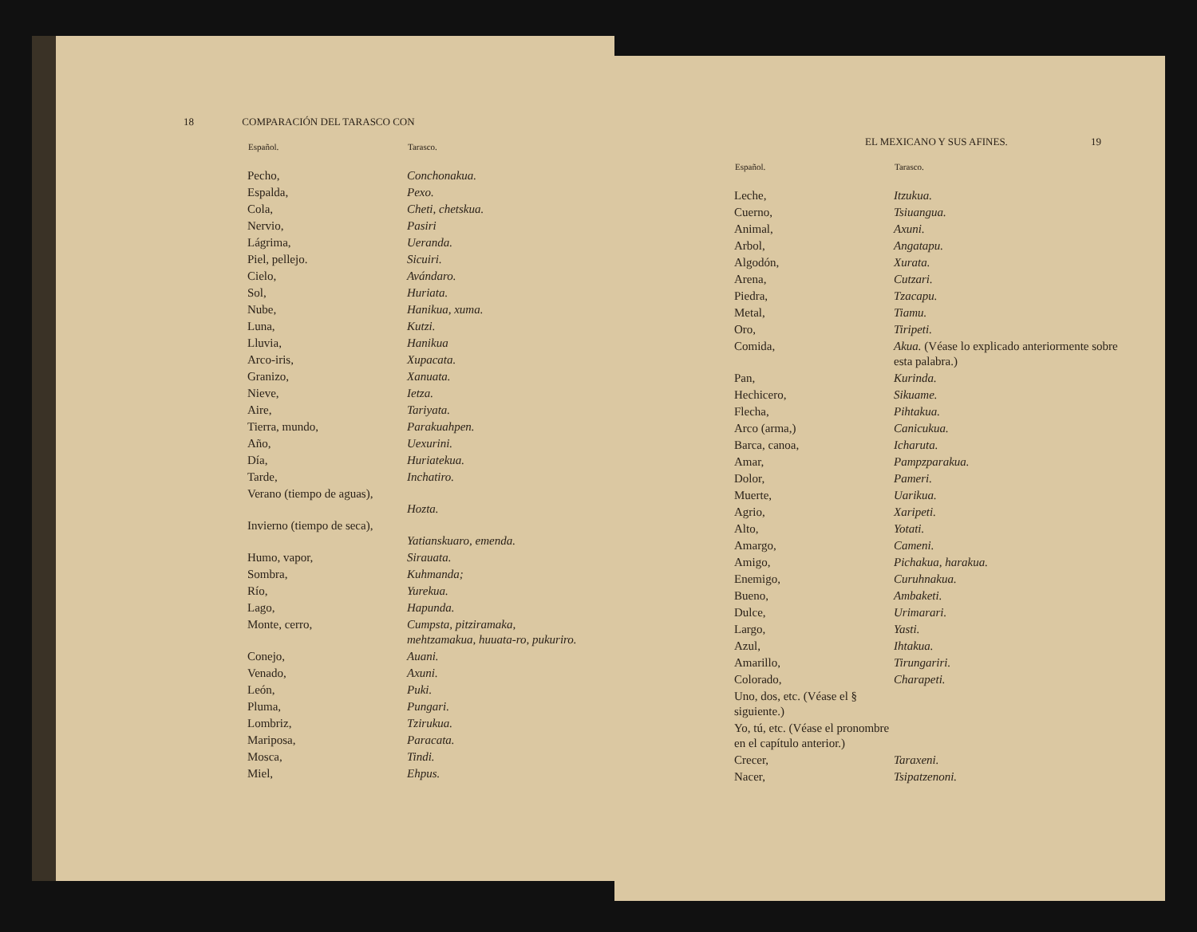18 COMPARACIÓN DEL TARASCO CON
| Español. | Tarasco. |
| --- | --- |
| Pecho, | Conchonakua. |
| Espalda, | Pexo. |
| Cola, | Cheti, chetskua. |
| Nervio, | Pasiri |
| Lágrima, | Ueranda. |
| Piel, pellejo. | Sicuiri. |
| Cielo, | Avándaro. |
| Sol, | Huriata. |
| Nube, | Hanikua, xuma. |
| Luna, | Kutzi. |
| Lluvia, | Hanikua |
| Arco-iris, | Xupacata. |
| Granizo, | Xanuata. |
| Nieve, | Ietza. |
| Aire, | Tariyata. |
| Tierra, mundo, | Parakuahpen. |
| Año, | Uexurini. |
| Día, | Huriatekua. |
| Tarde, | Inchatiro. |
| Verano (tiempo de aguas), | Hozta. |
| Invierno (tiempo de seca), | Yatianskuaro, emenda. |
| Humo, vapor, | Sirauata. |
| Sombra, | Kuhmanda; |
| Río, | Yurekua. |
| Lago, | Hapunda. |
| Monte, cerro, | Cumpsta, pitziramaka, mehtzamakua, huuata-ro, pukuriro. |
| Conejo, | Auani. |
| Venado, | Axuni. |
| León, | Puki. |
| Pluma, | Pungari. |
| Lombriz, | Tzirukua. |
| Mariposa, | Paracata. |
| Mosca, | Tindi. |
| Miel, | Ehpus. |
EL MEXICANO Y SUS AFINES. 19
| Español. | Tarasco. |
| --- | --- |
| Leche, | Itzukua. |
| Cuerno, | Tsiuangua. |
| Animal, | Axuni. |
| Arbol, | Angatapu. |
| Algodón, | Xurata. |
| Arena, | Cutzari. |
| Piedra, | Tzacapu. |
| Metal, | Tiamu. |
| Oro, | Tiripeti. |
| Comida, | Akua. (Véase lo explicado anteriormente sobre esta palabra.) |
| Pan, | Kurinda. |
| Hechicero, | Sikuame. |
| Flecha, | Pihtakua. |
| Arco (arma,) | Canicukua. |
| Barca, canoa, | Icharuta. |
| Amar, | Pampzparakua. |
| Dolor, | Pameri. |
| Muerte, | Uarikua. |
| Agrio, | Xaripeti. |
| Alto, | Yotati. |
| Amargo, | Cameni. |
| Amigo, | Pichakua, harakua. |
| Enemigo, | Curuhnakua. |
| Bueno, | Ambaketi. |
| Dulce, | Urimarari. |
| Largo, | Yasti. |
| Azul, | Ihtakua. |
| Amarillo, | Tirungariri. |
| Colorado, | Charapeti. |
| Uno, dos, etc. (Véase el § siguiente.) | |
| Yo, tú, etc. (Véase el pronombre en el capítulo anterior.) | |
| Crecer, | Taraxeni. |
| Nacer, | Tsipatzenoni. |